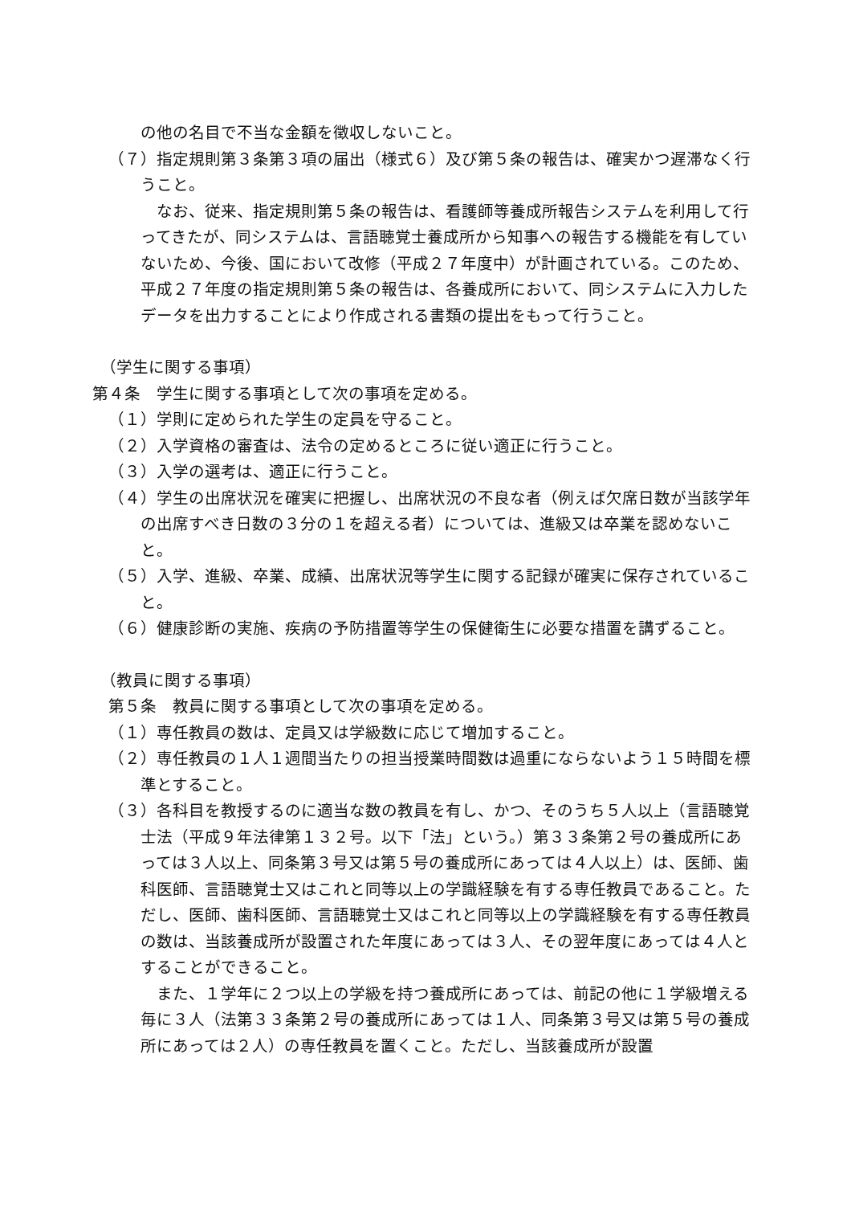の他の名目で不当な金額を徴収しないこと。
（７）指定規則第３条第３項の届出（様式６）及び第５条の報告は、確実かつ遅滞なく行うこと。
なお、従来、指定規則第５条の報告は、看護師等養成所報告システムを利用して行ってきたが、同システムは、言語聴覚士養成所から知事への報告する機能を有していないため、今後、国において改修（平成２７年度中）が計画されている。このため、平成２７年度の指定規則第５条の報告は、各養成所において、同システムに入力したデータを出力することにより作成される書類の提出をもって行うこと。
（学生に関する事項）
第４条　学生に関する事項として次の事項を定める。
（１）学則に定められた学生の定員を守ること。
（２）入学資格の審査は、法令の定めるところに従い適正に行うこと。
（３）入学の選考は、適正に行うこと。
（４）学生の出席状況を確実に把握し、出席状況の不良な者（例えば欠席日数が当該学年の出席すべき日数の３分の１を超える者）については、進級又は卒業を認めないこと。
（５）入学、進級、卒業、成績、出席状況等学生に関する記録が確実に保存されていること。
（６）健康診断の実施、疾病の予防措置等学生の保健衛生に必要な措置を講ずること。
（教員に関する事項）
第５条　教員に関する事項として次の事項を定める。
（１）専任教員の数は、定員又は学級数に応じて増加すること。
（２）専任教員の１人１週間当たりの担当授業時間数は過重にならないよう１５時間を標準とすること。
（３）各科目を教授するのに適当な数の教員を有し、かつ、そのうち５人以上（言語聴覚士法（平成９年法律第１３２号。以下「法」という。）第３３条第２号の養成所にあっては３人以上、同条第３号又は第５号の養成所にあっては４人以上）は、医師、歯科医師、言語聴覚士又はこれと同等以上の学識経験を有する専任教員であること。ただし、医師、歯科医師、言語聴覚士又はこれと同等以上の学識経験を有する専任教員の数は、当該養成所が設置された年度にあっては３人、その翌年度にあっては４人とすることができること。
また、１学年に２つ以上の学級を持つ養成所にあっては、前記の他に１学級増える毎に３人（法第３３条第２号の養成所にあっては１人、同条第３号又は第５号の養成所にあっては２人）の専任教員を置くこと。ただし、当該養成所が設置